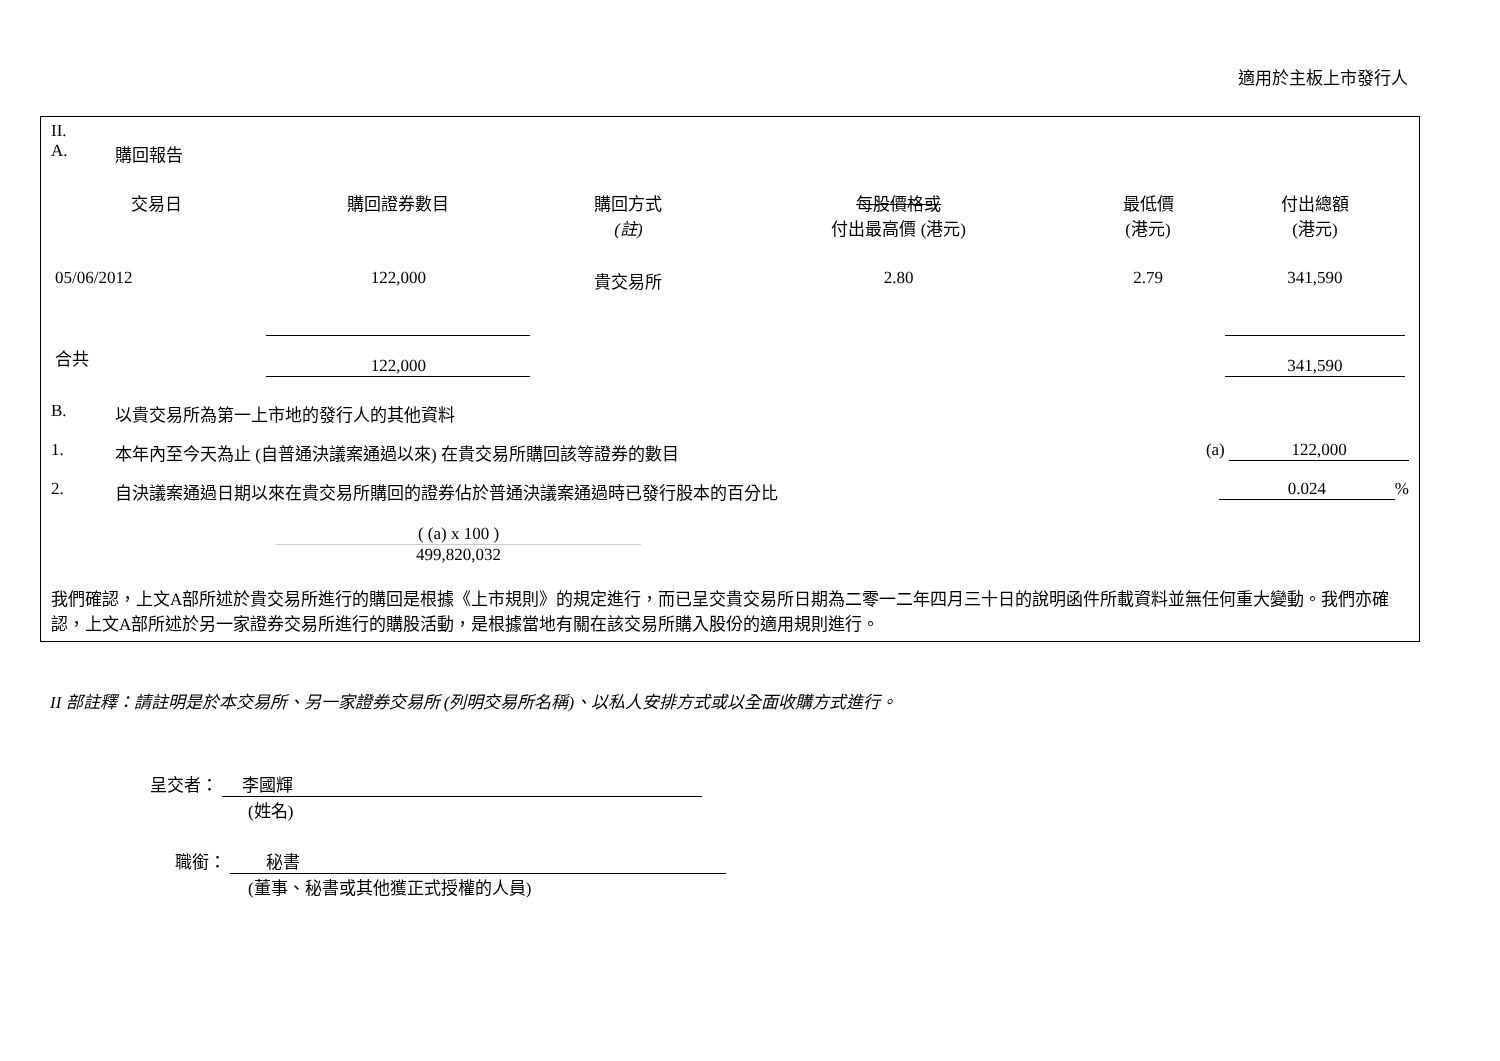適用於主板上市發行人
II.
A. 購回報告
| 交易日 | 購回證券數目 | 購回方式 (註) | 每股價格或 付出最高價 (港元) | 最低價 (港元) | 付出總額 (港元) |
| --- | --- | --- | --- | --- | --- |
| 05/06/2012 | 122,000 | 貴交易所 | 2.80 | 2.79 | 341,590 |
| 合共 | 122,000 | | | | 341,590 |
B. 以貴交易所為第一上市地的發行人的其他資料
1. 本年內至今天為止 (自普通決議案通過以來) 在貴交易所購回該等證券的數目 (a) 122,000
2. 自決議案通過日期以來在貴交易所購回的證券佔於普通決議案通過時已發行股本的百分比 0.024%
( (a) x 100 )
499,820,032
我們確認，上文A部所述於貴交易所進行的購回是根據《上市規則》的規定進行，而已呈交貴交易所日期為二零一二年四月三十日的說明函件所載資料並無任何重大變動。我們亦確認，上文A部所述於另一家證券交易所進行的購股活動，是根據當地有關在該交易所購入股份的適用規則進行。
II 部註釋：請註明是於本交易所、另一家證券交易所 (列明交易所名稱)、以私人安排方式或以全面收購方式進行。
呈交者： 李國輝
(姓名)
職銜： 秘書
(董事、秘書或其他獲正式授權的人員)